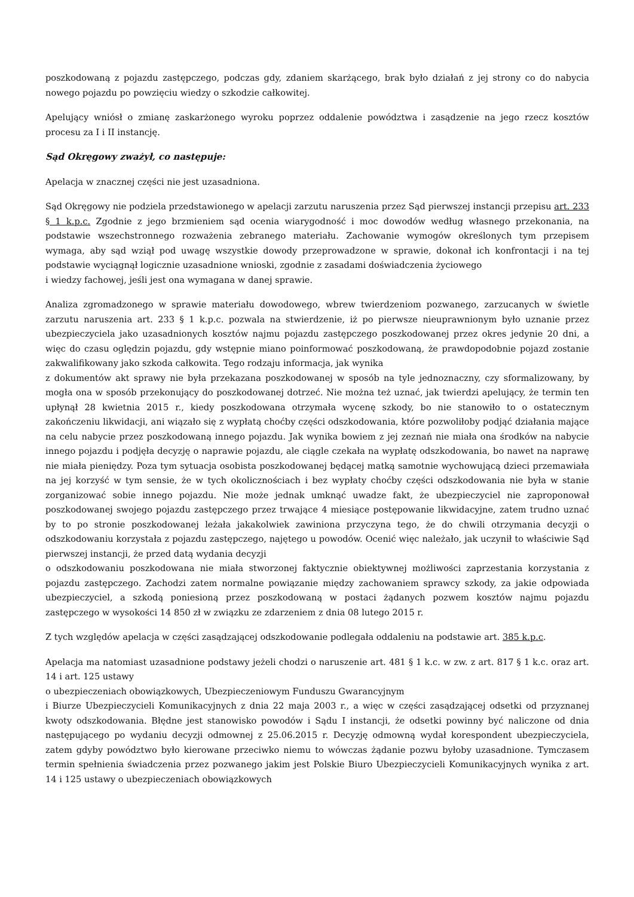poszkodowaną z pojazdu zastępczego, podczas gdy, zdaniem skarżącego, brak było działań z jej strony co do nabycia nowego pojazdu po powzięciu wiedzy o szkodzie całkowitej.
Apelujący wniósł o zmianę zaskarżonego wyroku poprzez oddalenie powództwa i zasądzenie na jego rzecz kosztów procesu za I i II instancję.
Sąd Okręgowy zważył, co następuje:
Apelacja w znacznej części nie jest uzasadniona.
Sąd Okręgowy nie podziela przedstawionego w apelacji zarzutu naruszenia przez Sąd pierwszej instancji przepisu art. 233 § 1 k.p.c. Zgodnie z jego brzmieniem sąd ocenia wiarygodność i moc dowodów według własnego przekonania, na podstawie wszechstronnego rozważenia zebranego materiału. Zachowanie wymogów określonych tym przepisem wymaga, aby sąd wziął pod uwagę wszystkie dowody przeprowadzone w sprawie, dokonał ich konfrontacji i na tej podstawie wyciągnął logicznie uzasadnione wnioski, zgodnie z zasadami doświadczenia życiowego
i wiedzy fachowej, jeśli jest ona wymagana w danej sprawie.
Analiza zgromadzonego w sprawie materiału dowodowego, wbrew twierdzeniom pozwanego, zarzucanych w świetle zarzutu naruszenia art. 233 § 1 k.p.c. pozwala na stwierdzenie, iż po pierwsze nieuprawnionym było uznanie przez ubezpieczyciela jako uzasadnionych kosztów najmu pojazdu zastępczego poszkodowanej przez okres jedynie 20 dni, a więc do czasu oględzin pojazdu, gdy wstępnie miano poinformować poszkodowaną, że prawdopodobnie pojazd zostanie zakwalifikowany jako szkoda całkowita. Tego rodzaju informacja, jak wynika
z dokumentów akt sprawy nie była przekazana poszkodowanej w sposób na tyle jednoznaczny, czy sformalizowany, by mogła ona w sposób przekonujący do poszkodowanej dotrzeć. Nie można też uznać, jak twierdzi apelujący, że termin ten upłynął 28 kwietnia 2015 r., kiedy poszkodowana otrzymała wycenę szkody, bo nie stanowiło to o ostatecznym zakończeniu likwidacji, ani wiązało się z wypłatą choćby części odszkodowania, które pozwoliłoby podjąć działania mające na celu nabycie przez poszkodowaną innego pojazdu. Jak wynika bowiem z jej zeznań nie miała ona środków na nabycie innego pojazdu i podjęła decyzję o naprawie pojazdu, ale ciągle czekała na wypłatę odszkodowania, bo nawet na naprawę nie miała pieniędzy. Poza tym sytuacja osobista poszkodowanej będącej matką samotnie wychowującą dzieci przemawiała na jej korzyść w tym sensie, że w tych okolicznościach i bez wypłaty choćby części odszkodowania nie była w stanie zorganizować sobie innego pojazdu. Nie może jednak umknąć uwadze fakt, że ubezpieczyciel nie zaproponował poszkodowanej swojego pojazdu zastępczego przez trwające 4 miesiące postępowanie likwidacyjne, zatem trudno uznać by to po stronie poszkodowanej leżała jakakolwiek zawiniona przyczyna tego, że do chwili otrzymania decyzji o odszkodowaniu korzystała z pojazdu zastępczego, najętego u powodów. Ocenić więc należało, jak uczynił to właściwie Sąd pierwszej instancji, że przed datą wydania decyzji
o odszkodowaniu poszkodowana nie miała stworzonej faktycznie obiektywnej możliwości zaprzestania korzystania z pojazdu zastępczego. Zachodzi zatem normalne powiązanie między zachowaniem sprawcy szkody, za jakie odpowiada ubezpieczyciel, a szkodą poniesioną przez poszkodowaną w postaci żądanych pozwem kosztów najmu pojazdu zastępczego w wysokości 14 850 zł w związku ze zdarzeniem z dnia 08 lutego 2015 r.
Z tych względów apelacja w części zasądzającej odszkodowanie podlegała oddaleniu na podstawie art. 385 k.p.c.
Apelacja ma natomiast uzasadnione podstawy jeżeli chodzi o naruszenie art. 481 § 1 k.c. w zw. z art. 817 § 1 k.c. oraz art. 14 i art. 125 ustawy
o ubezpieczeniach obowiązkowych, Ubezpieczeniowym Funduszu Gwarancyjnym
i Biurze Ubezpieczycieli Komunikacyjnych z dnia 22 maja 2003 r., a więc w części zasądzającej odsetki od przyznanej kwoty odszkodowania. Błędne jest stanowisko powodów i Sądu I instancji, że odsetki powinny być naliczone od dnia następującego po wydaniu decyzji odmownej z 25.06.2015 r. Decyzję odmowną wydał korespondent ubezpieczyciela, zatem gdyby powództwo było kierowane przeciwko niemu to wówczas żądanie pozwu byłoby uzasadnione. Tymczasem termin spełnienia świadczenia przez pozwanego jakim jest Polskie Biuro Ubezpieczycieli Komunikacyjnych wynika z art. 14 i 125 ustawy o ubezpieczeniach obowiązkowych